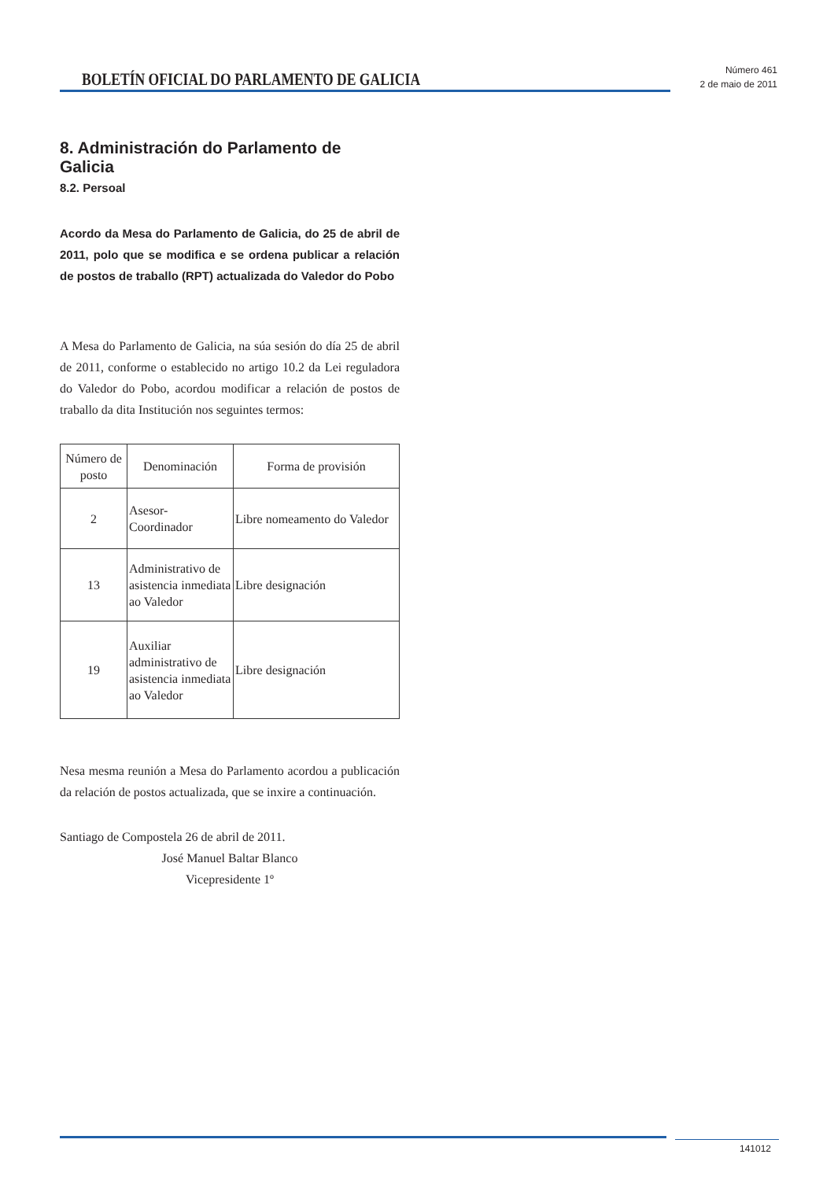BOLETÍN OFICIAL DO PARLAMENTO DE GALICIA
Número 461
2 de maio de 2011
8. Administración do Parlamento de Galicia
8.2. Persoal
Acordo da Mesa do Parlamento de Galicia, do 25 de abril de 2011, polo que se modifica e se ordena publicar a relación de postos de traballo (RPT) actualizada do Valedor do Pobo
A Mesa do Parlamento de Galicia, na súa sesión do día 25 de abril de 2011, conforme o establecido no artigo 10.2 da Lei reguladora do Valedor do Pobo, acordou modificar a relación de postos de traballo da dita Institución nos seguintes termos:
| Número de posto | Denominación | Forma de provisión |
| --- | --- | --- |
| 2 | Asesor-Coordinador | Libre nomeamento do Valedor |
| 13 | Administrativo de asistencia inmediata ao Valedor | Libre designación |
| 19 | Auxiliar administrativo de asistencia inmediata ao Valedor | Libre designación |
Nesa mesma reunión a Mesa do Parlamento acordou a publicación da relación de postos actualizada, que se inxire a continuación.
Santiago de Compostela 26 de abril de 2011.
José Manuel Baltar Blanco
Vicepresidente 1º
141012